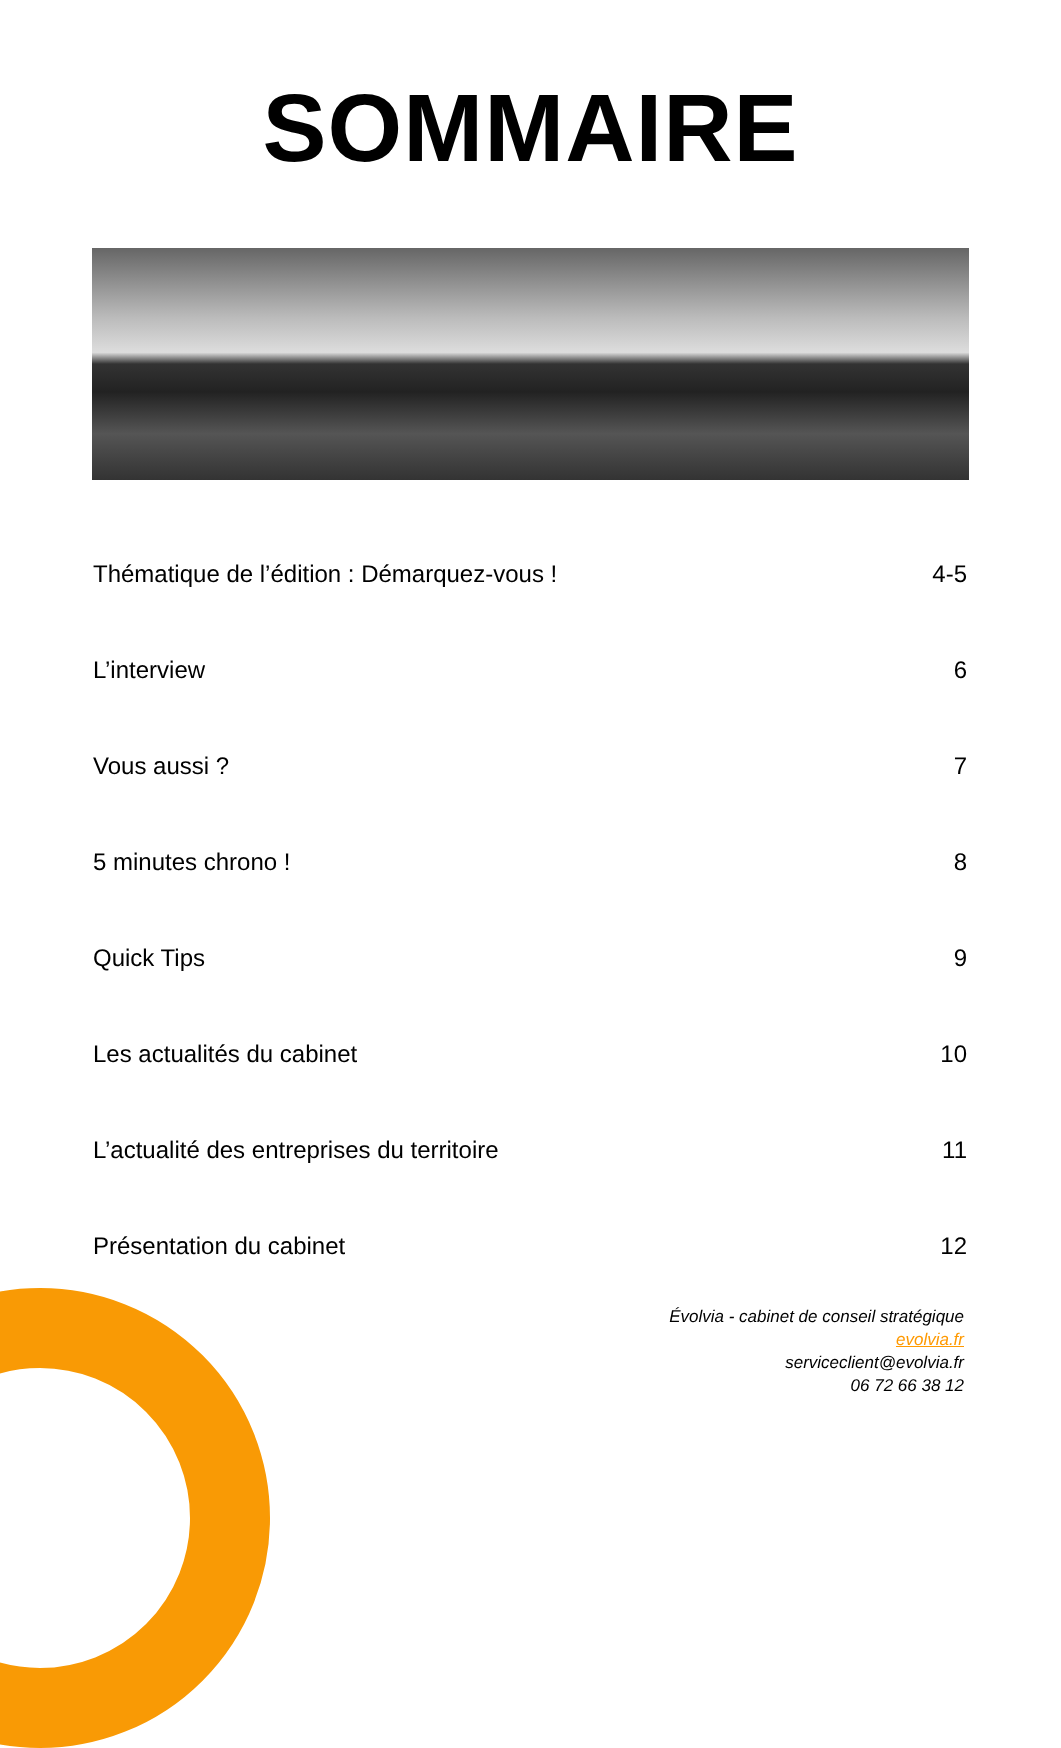SOMMAIRE
Thématique de l’édition : Démarquez-vous ! 4-5
L’interview 6
Vous aussi ? 7
5 minutes chrono ! 8
Quick Tips 9
Les actualités du cabinet 10
L’actualité des entreprises du territoire 11
Présentation du cabinet 12
Évolvia - cabinet de conseil stratégique
evolvia.fr
serviceclient@evolvia.fr
06 72 66 38 12